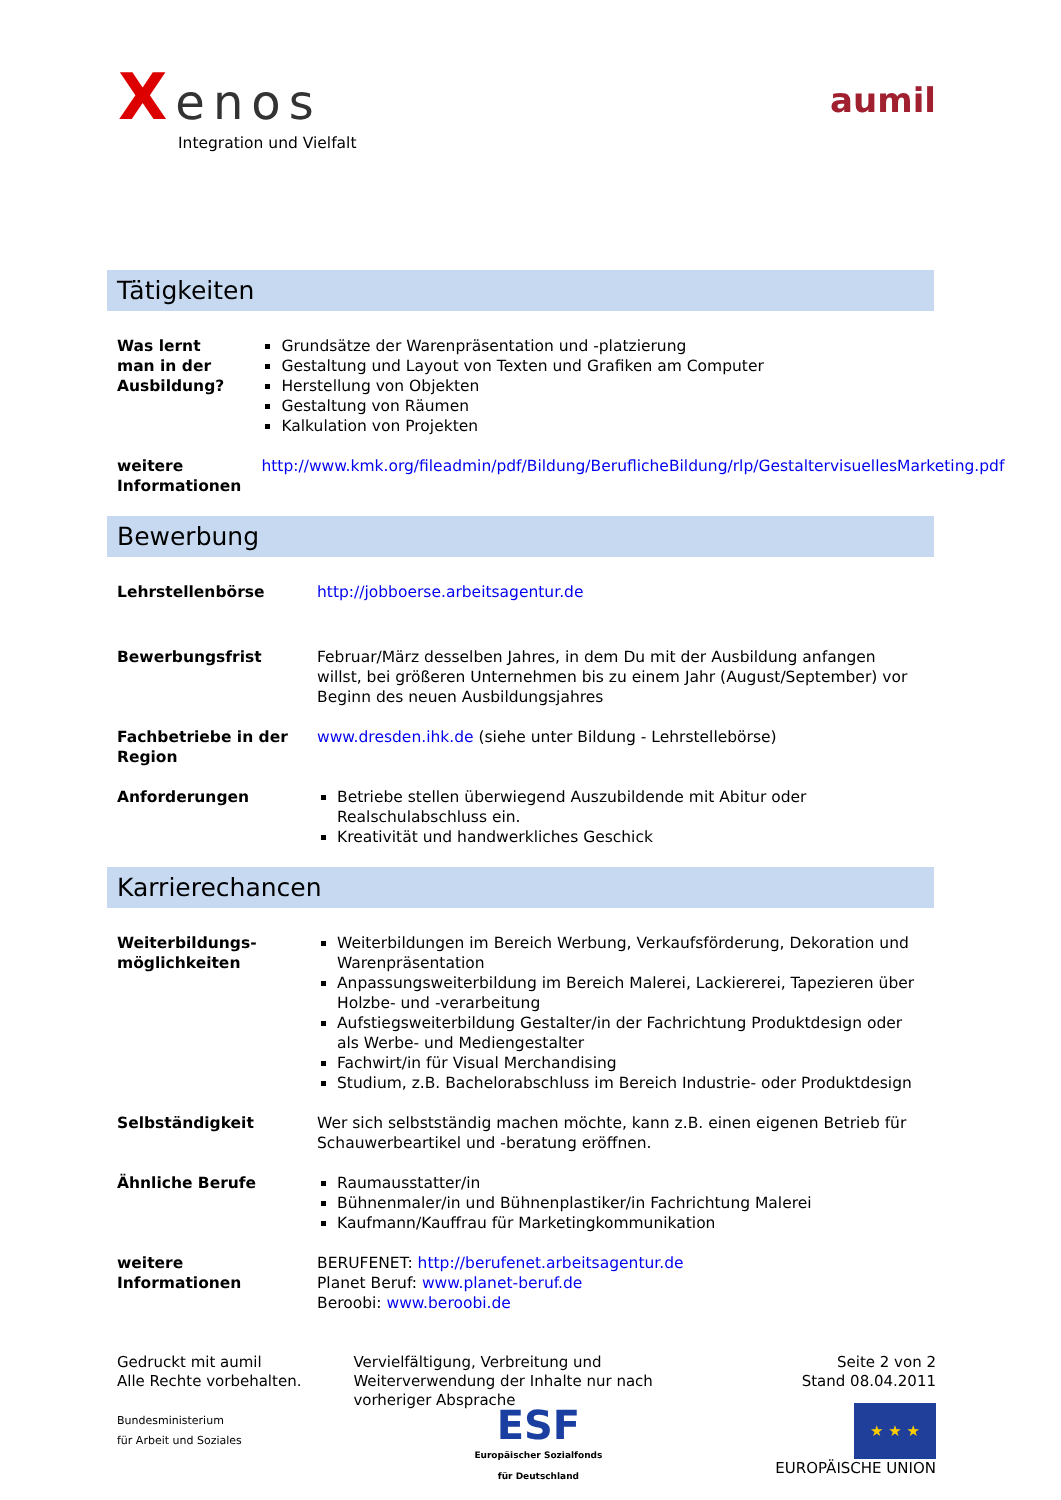Xenos
Integration und Vielfalt
aumil
Tätigkeiten
| Was lernt man in der Ausbildung? | Grundsätze der Warenpräsentation und -platzierung Gestaltung und Layout von Texten und Grafiken am Computer Herstellung von Objekten Gestaltung von Räumen Kalkulation von Projekten |
| weitere Informationen | http://www.kmk.org/fileadmin/pdf/Bildung/BeruflicheBildung/rlp/GestaltervisuellesMarketing.pdf |
Bewerbung
| Lehrstellenbörse | http://jobboerse.arbeitsagentur.de |
| Bewerbungsfrist | Februar/März desselben Jahres, in dem Du mit der Ausbildung anfangen willst, bei größeren Unternehmen bis zu einem Jahr (August/September) vor Beginn des neuen Ausbildungsjahres |
| Fachbetriebe in der Region | www.dresden.ihk.de (siehe unter Bildung - Lehrstellebörse) |
| Anforderungen | Betriebe stellen überwiegend Auszubildende mit Abitur oder Realschulabschluss ein. Kreativität und handwerkliches Geschick |
Karrierechancen
| Weiterbildungs-möglichkeiten | Weiterbildungen im Bereich Werbung, Verkaufsförderung, Dekoration und Warenpräsentation Anpassungsweiterbildung im Bereich Malerei, Lackiererei, Tapezieren über Holzbe- und -verarbeitung Aufstiegsweiterbildung Gestalter/in der Fachrichtung Produktdesign oder als Werbe- und Mediengestalter Fachwirt/in für Visual Merchandising Studium, z.B. Bachelorabschluss im Bereich Industrie- oder Produktdesign |
| Selbständigkeit | Wer sich selbstständig machen möchte, kann z.B. einen eigenen Betrieb für Schauwerbeartikel und -beratung eröffnen. |
| Ähnliche Berufe | Raumausstatter/in Bühnenmaler/in und Bühnenplastiker/in Fachrichtung Malerei Kaufmann/Kauffrau für Marketingkommunikation |
| weitere Informationen | BERUFENET: http://berufenet.arbeitsagentur.de Planet Beruf: www.planet-beruf.de Beroobi: www.beroobi.de |
Gedruckt mit aumil
Alle Rechte vorbehalten.
Bundesministerium
für Arbeit und Soziales
Vervielfältigung, Verbreitung und Weiterverwendung der Inhalte nur nach vorheriger Absprache
ESF
Europäischer Sozialfonds
für Deutschland
Seite 2 von 2
Stand 08.04.2011
★ ★ ★
EUROPÄISCHE UNION